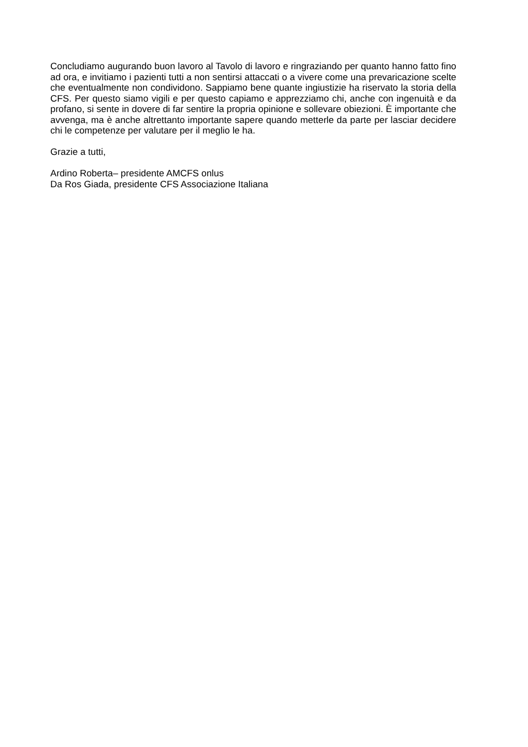Concludiamo augurando buon lavoro al Tavolo di lavoro e ringraziando per quanto hanno fatto fino ad ora, e invitiamo i pazienti tutti a non sentirsi attaccati o a vivere come una prevaricazione scelte che eventualmente non condividono. Sappiamo bene quante ingiustizie ha riservato la storia della CFS. Per questo siamo vigili e per questo capiamo e apprezziamo chi, anche con ingenuità e da profano, si sente in dovere di far sentire la propria opinione e sollevare obiezioni. È importante che avvenga, ma è anche altrettanto importante sapere quando metterle da parte per lasciar decidere chi le competenze per valutare per il meglio le ha.
Grazie a tutti,
Ardino Roberta– presidente AMCFS onlus
Da Ros Giada, presidente CFS Associazione Italiana